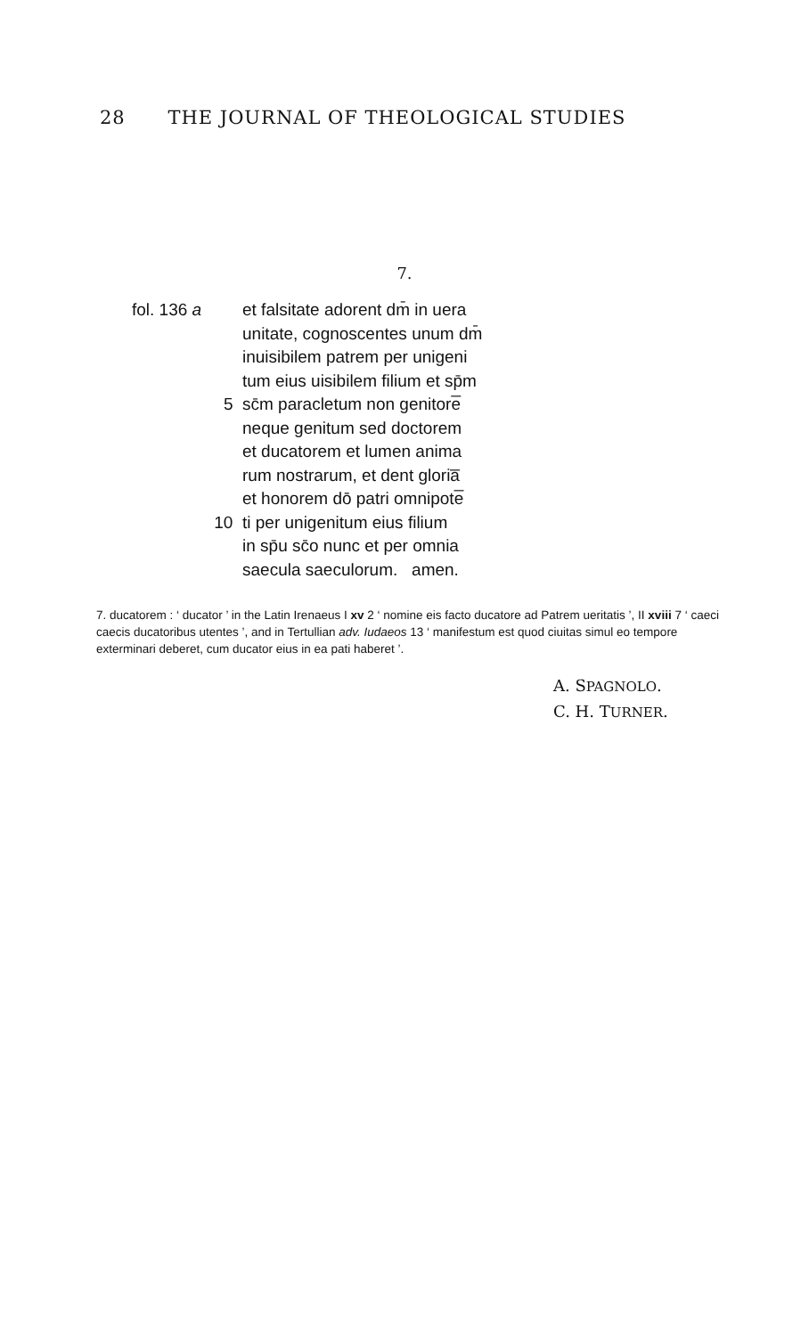28 THE JOURNAL OF THEOLOGICAL STUDIES
7.
fol. 136 a et falsitate adorent dm̄ in uera
unitate, cognoscentes unum dm̄
inuisibilem patrem per unigeni
tum eius uisibilem filium et sp̄m
5 sc̄m paracletum non genitore̅
neque genitum sed doctorem
et ducatorem et lumen anima
rum nostrarum, et dent gloria̅
et honorem dō patri omnipote̅
10 ti per unigenitum eius filium
in sp̄u sc̄o nunc et per omnia
saecula saeculorum. amen.
7. ducatorem : ‘ ducator ’ in the Latin Irenaeus I xv 2 ‘ nomine eis facto ducatore ad Patrem ueritatis ’, II xviii 7 ‘ caeci caecis ducatoribus utentes ’, and in Tertullian adv. Iudaeos 13 ‘ manifestum est quod ciuitas simul eo tempore exterminari deberet, cum ducator eius in ea pati haberet ’.
A. SPAGNOLO.
C. H. TURNER.